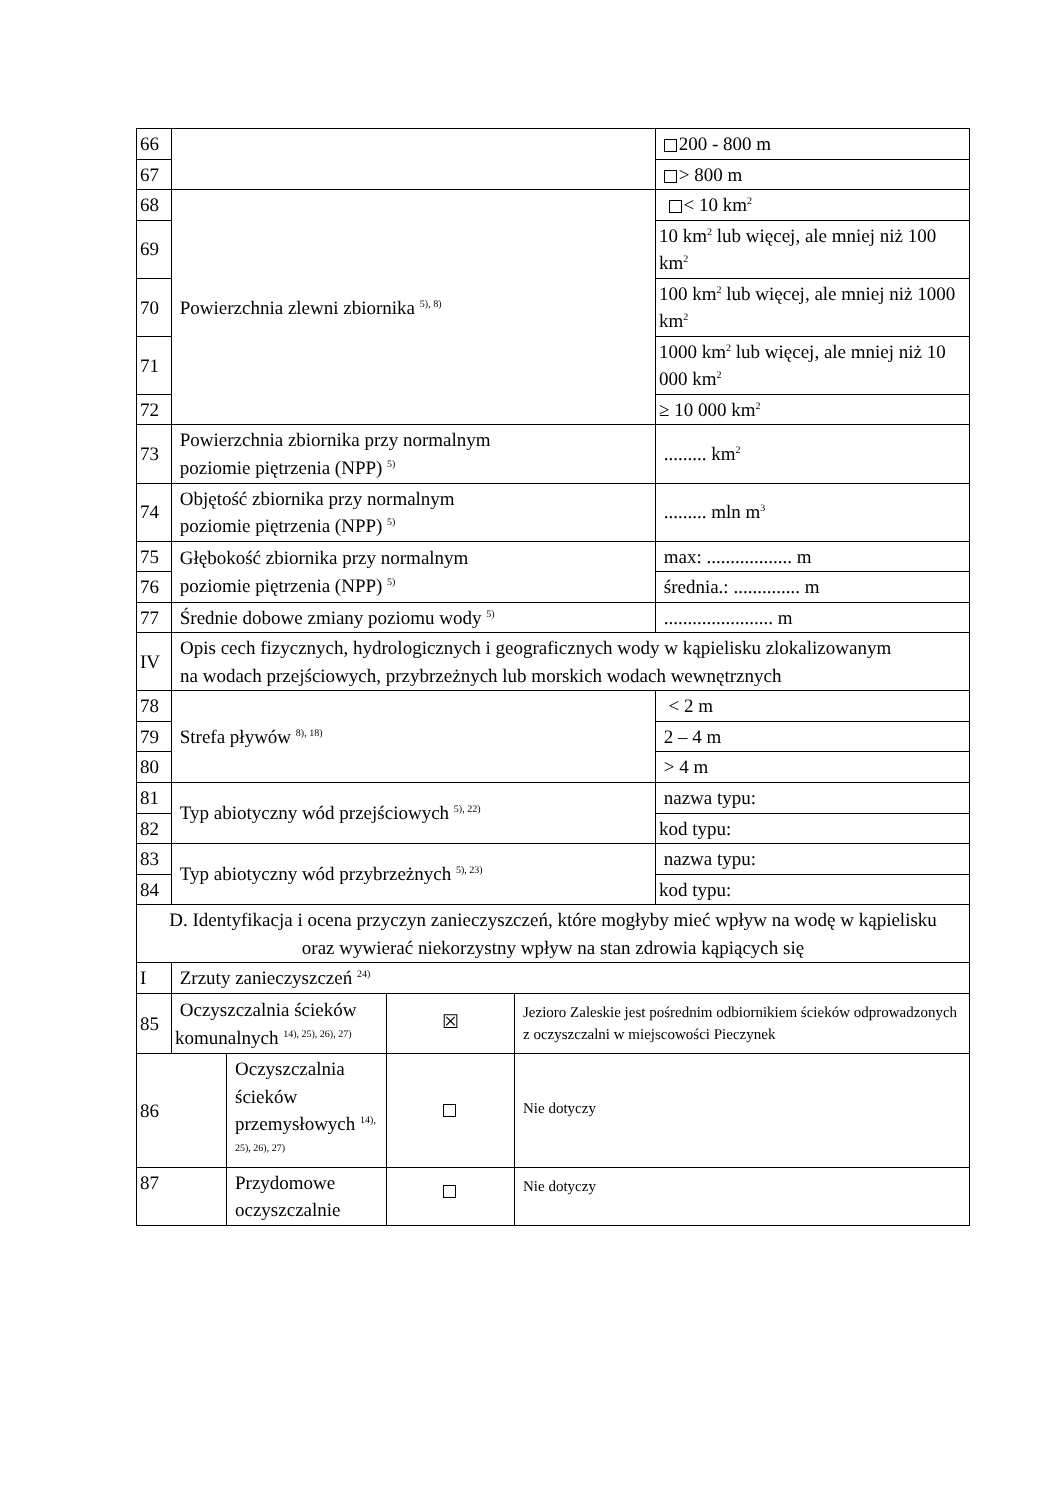| 66 | | | | | 200 - 800 m |
| 67 | | | | | > 800 m |
| 68 | Powierzchnia zlewni zbiornika <sup>5), 8)</sup> | | | | < 10 km<sup>2</sup> |
| 69 | | | | | 10 km<sup>2</sup> lub więcej, ale mniej niż 100 km<sup>2</sup> |
| 70 | | | | | 100 km<sup>2</sup> lub więcej, ale mniej niż 1000 km<sup>2</sup> |
| 71 | | | | | 1000 km<sup>2</sup> lub więcej, ale mniej niż 10 000 km<sup>2</sup> |
| 72 | | | | | ≥ 10 000 km<sup>2</sup> |
| 73 | Powierzchnia zbiornika przy normalnym poziomie piętrzenia (NPP) <sup>5)</sup> | | | | ......... km<sup>2</sup> |
| 74 | Objętość zbiornika przy normalnym poziomie piętrzenia (NPP) <sup>5)</sup> | | | | ......... mln m<sup>3</sup> |
| 75 | Głębokość zbiornika przy normalnym poziomie piętrzenia (NPP) <sup>5)</sup> | | | | max: .................. m |
| 76 | | | | | średnia.: .............. m |
| 77 | Średnie dobowe zmiany poziomu wody <sup>5)</sup> | | | | ....................... m |
| IV | Opis cech fizycznych, hydrologicznych i geograficznych wody w kąpielisku zlokalizowanym na wodach przejściowych, przybrzeżnych lub morskich wodach wewnętrznych | | | | |
| 78 | Strefa pływów <sup>8), 18)</sup> | | | | < 2 m |
| 79 | | | | | 2 – 4 m |
| 80 | | | | | > 4 m |
| 81 | Typ abiotyczny wód przejściowych <sup>5), 22)</sup> | | | | nazwa typu: |
| 82 | | | | | kod typu: |
| 83 | Typ abiotyczny wód przybrzeżnych <sup>5), 23)</sup> | | | | nazwa typu: |
| 84 | | | | | kod typu: |
| D. Identyfikacja i ocena przyczyn zanieczyszczeń, które mogłyby mieć wpływ na wodę w kąpielisku oraz wywierać niekorzystny wpływ na stan zdrowia kąpiących się | | | | | |
| I | Zrzuty zanieczyszczeń <sup>24)</sup> | | | | |
| 85 | Oczyszczalnia ścieków komunalnych <sup>14), 25), 26), 27)</sup> | | ☒ | Jezioro Zaleskie jest pośrednim odbiornikiem ścieków odprowadzonych z oczyszczalni w miejscowości Pieczynek | |
| 86 | | Oczyszczalnia ścieków przemysłowych <sup>14), 25), 26), 27)</sup> | | Nie dotyczy | |
| 87 | | Przydomowe oczyszczalnie | | Nie dotyczy | |